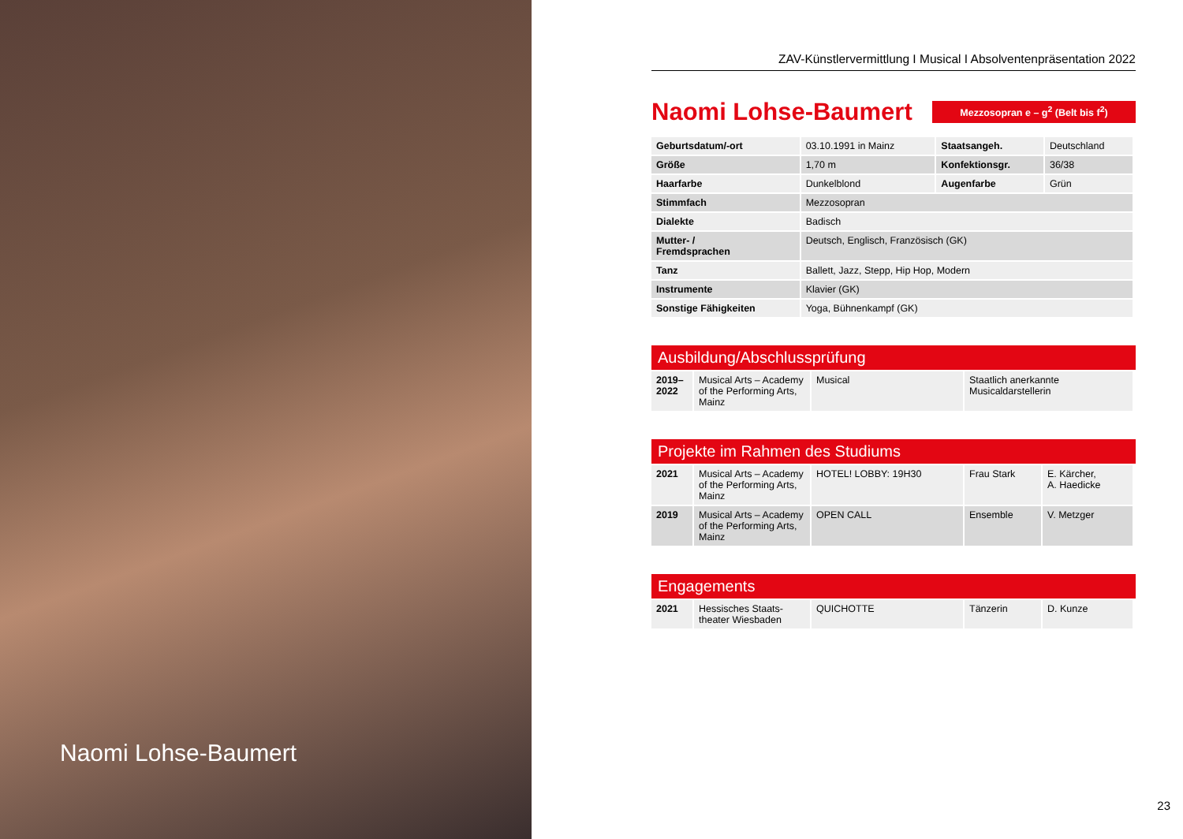Naomi Lohse-Baumert
ZAV-Künstlervermittlung I Musical I Absolventenpräsentation 2022
Naomi Lohse-Baumert
Mezzosopran e – g<sup>2</sup> (Belt bis f<sup>2</sup>)
| Geburtsdatum/-ort | 03.10.1991 in Mainz | Staatsangeh. | Deutschland |
| Größe | 1,70 m | Konfektionsgr. | 36/38 |
| Haarfarbe | Dunkelblond | Augenfarbe | Grün |
| Stimmfach | Mezzosopran | | |
| Dialekte | Badisch | | |
| Mutter- / Fremdsprachen | Deutsch, Englisch, Französisch (GK) | | |
| Tanz | Ballett, Jazz, Stepp, Hip Hop, Modern | | |
| Instrumente | Klavier (GK) | | |
| Sonstige Fähigkeiten | Yoga, Bühnenkampf (GK) | | |
Ausbildung/Abschlussprüfung
| 2019– 2022 | Musical Arts – Academy of the Performing Arts, Mainz | Musical | Staatlich anerkannte Musicaldarstellerin |
Projekte im Rahmen des Studiums
| 2021 | Musical Arts – Academy of the Performing Arts, Mainz | HOTEL! LOBBY: 19H30 | Frau Stark | E. Kärcher, A. Haedicke |
| 2019 | Musical Arts – Academy of the Performing Arts, Mainz | OPEN CALL | Ensemble | V. Metzger |
Engagements
| 2021 | Hessisches Staats- theater Wiesbaden | QUICHOTTE | Tänzerin | D. Kunze |
23